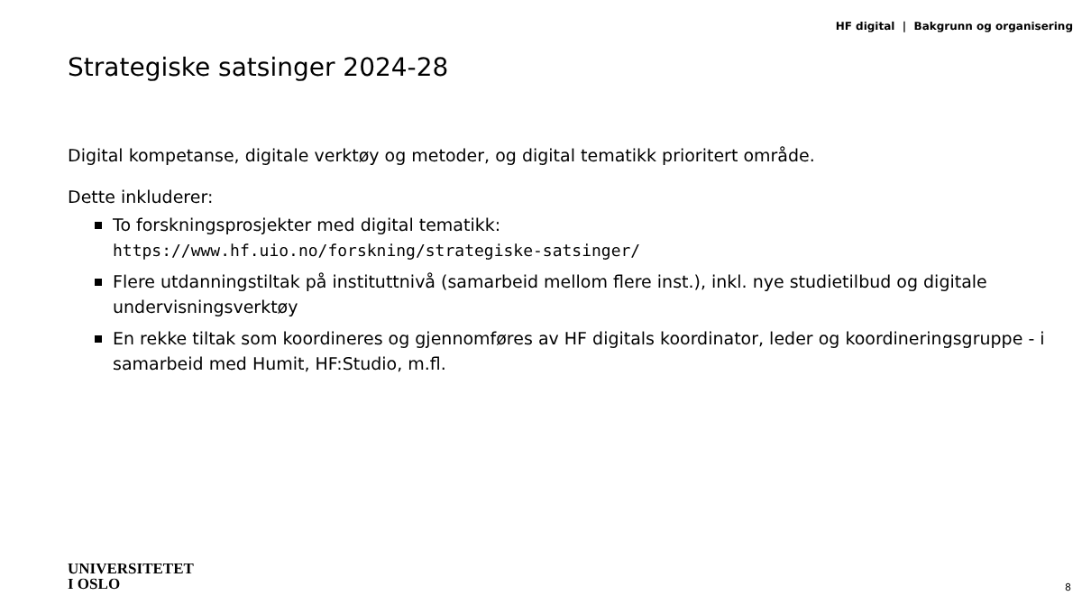HF digital | Bakgrunn og organisering
Strategiske satsinger 2024-28
Digital kompetanse, digitale verktøy og metoder, og digital tematikk prioritert område.
Dette inkluderer:
To forskningsprosjekter med digital tematikk:
https://www.hf.uio.no/forskning/strategiske-satsinger/
Flere utdanningstiltak på instituttnivå (samarbeid mellom flere inst.), inkl. nye studietilbud og digitale undervisningsverktøy
En rekke tiltak som koordineres og gjennomføres av HF digitals koordinator, leder og koordineringsgruppe - i samarbeid med Humit, HF:Studio, m.fl.
UNIVERSITETET
I OSLO
8